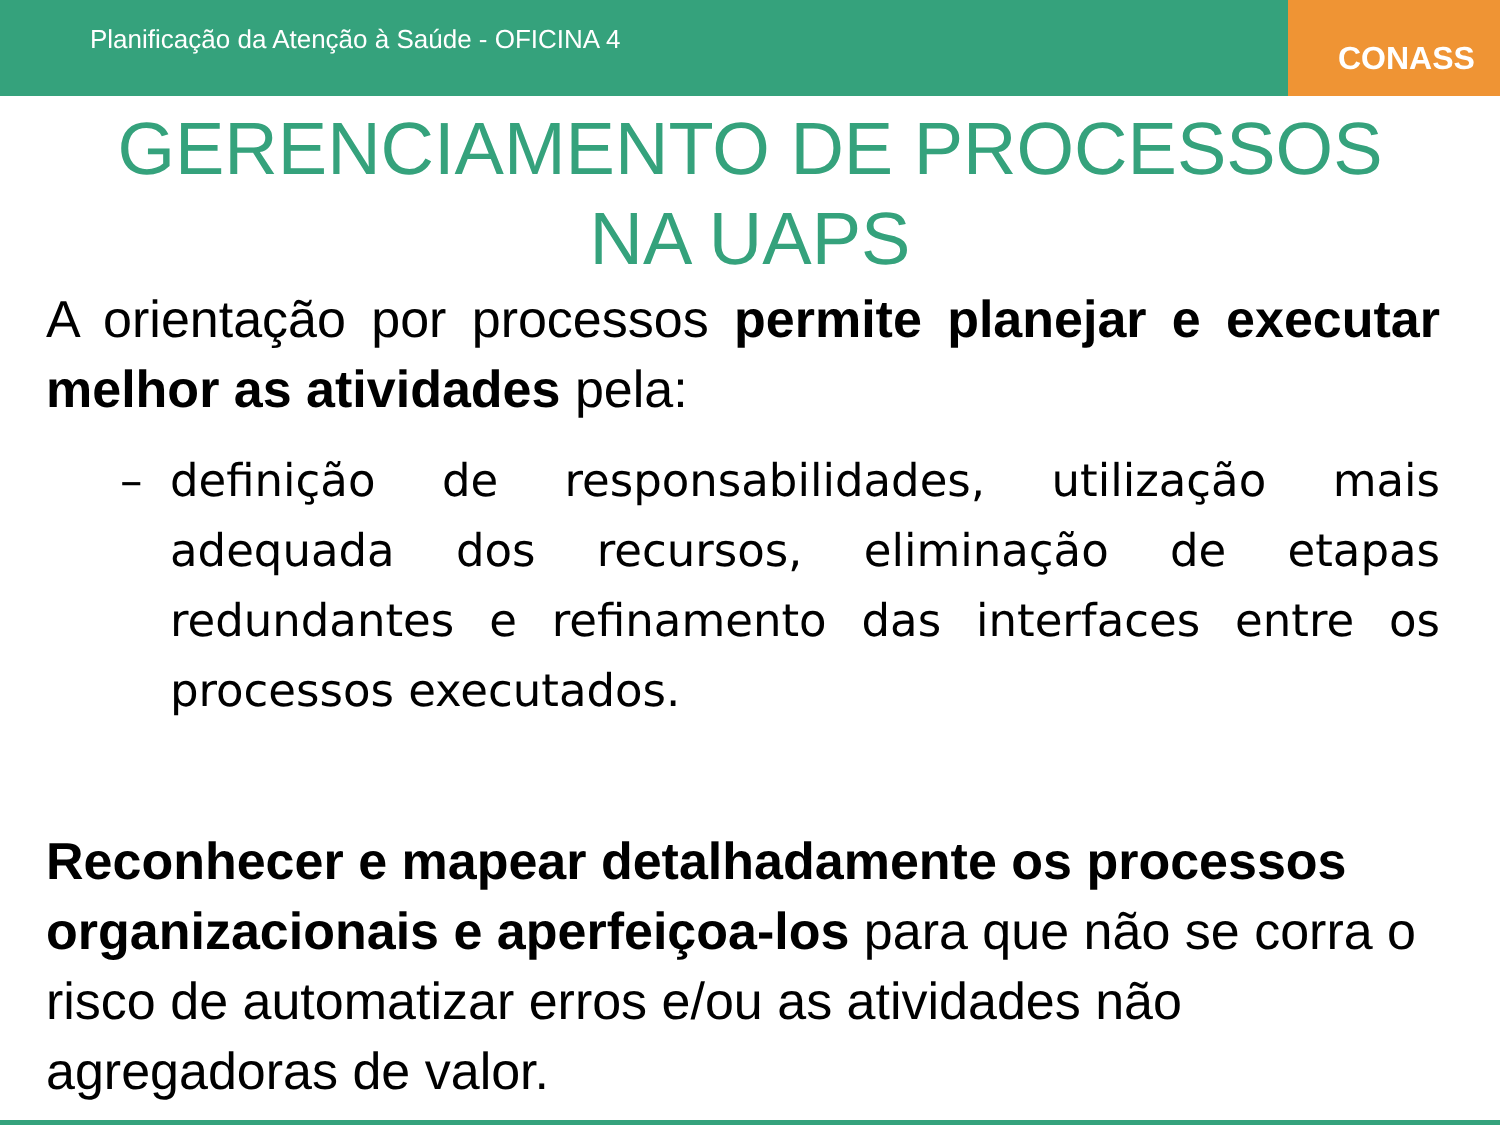Planificação da Atenção à Saúde - OFICINA 4
CONASS
GERENCIAMENTO DE PROCESSOS
NA UAPS
A orientação por processos permite planejar e executar melhor as atividades pela:
– definição de responsabilidades, utilização mais adequada dos recursos, eliminação de etapas redundantes e refinamento das interfaces entre os processos executados.
Reconhecer e mapear detalhadamente os processos organizacionais e aperfeiçoa-los para que não se corra o risco de automatizar erros e/ou as atividades não agregadoras de valor.